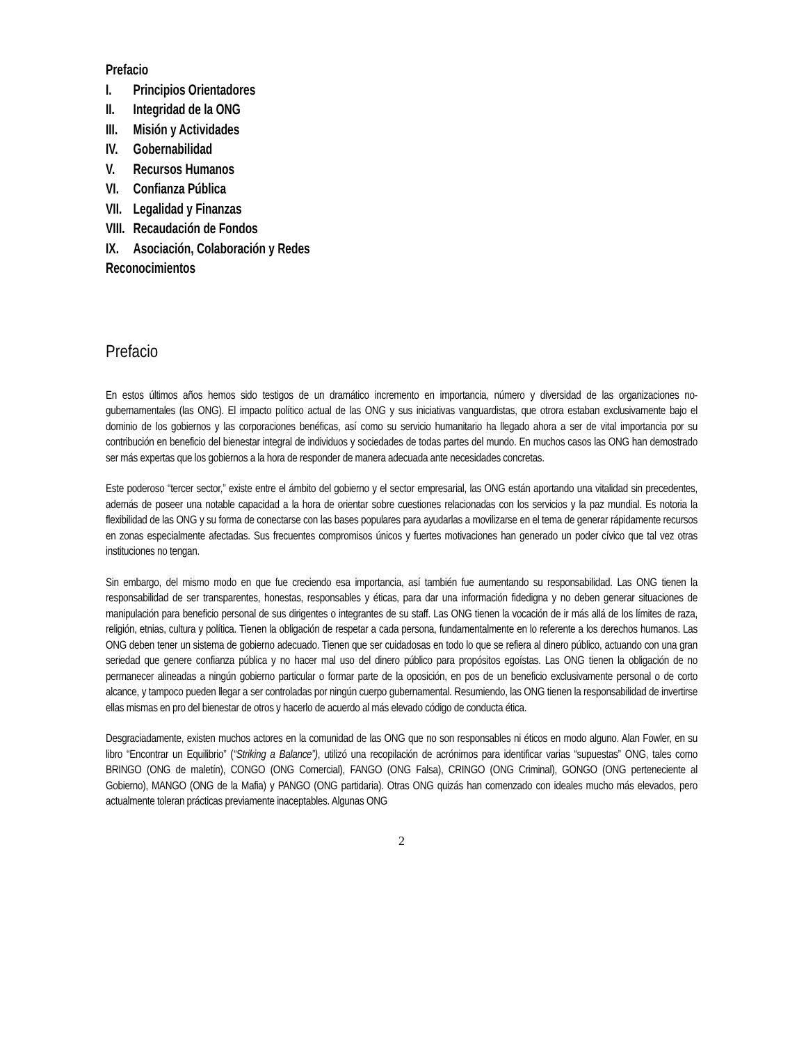Prefacio
I. Principios Orientadores
II. Integridad de la ONG
III. Misión y Actividades
IV. Gobernabilidad
V. Recursos Humanos
VI. Confianza Pública
VII. Legalidad y Finanzas
VIII. Recaudación de Fondos
IX. Asociación, Colaboración y Redes
Reconocimientos
Prefacio
En estos últimos años hemos sido testigos de un dramático incremento en importancia, número y diversidad de las organizaciones no-gubernamentales (las ONG). El impacto político actual de las ONG y sus iniciativas vanguardistas, que otrora estaban exclusivamente bajo el dominio de los gobiernos y las corporaciones benéficas, así como su servicio humanitario ha llegado ahora a ser de vital importancia por su contribución en beneficio del bienestar integral de individuos y sociedades de todas partes del mundo. En muchos casos las ONG han demostrado ser más expertas que los gobiernos a la hora de responder de manera adecuada ante necesidades concretas.
Este poderoso “tercer sector,” existe entre el ámbito del gobierno y el sector empresarial, las ONG están aportando una vitalidad sin precedentes, además de poseer una notable capacidad a la hora de orientar sobre cuestiones relacionadas con los servicios y la paz mundial. Es notoria la flexibilidad de las ONG y su forma de conectarse con las bases populares para ayudarlas a movilizarse en el tema de generar rápidamente recursos en zonas especialmente afectadas. Sus frecuentes compromisos únicos y fuertes motivaciones han generado un poder cívico que tal vez otras instituciones no tengan.
Sin embargo, del mismo modo en que fue creciendo esa importancia, así también fue aumentando su responsabilidad. Las ONG tienen la responsabilidad de ser transparentes, honestas, responsables y éticas, para dar una información fidedigna y no deben generar situaciones de manipulación para beneficio personal de sus dirigentes o integrantes de su staff. Las ONG tienen la vocación de ir más allá de los límites de raza, religión, etnias, cultura y política. Tienen la obligación de respetar a cada persona, fundamentalmente en lo referente a los derechos humanos. Las ONG deben tener un sistema de gobierno adecuado. Tienen que ser cuidadosas en todo lo que se refiera al dinero público, actuando con una gran seriedad que genere confianza pública y no hacer mal uso del dinero público para propósitos egoístas. Las ONG tienen la obligación de no permanecer alineadas a ningún gobierno particular o formar parte de la oposición, en pos de un beneficio exclusivamente personal o de corto alcance, y tampoco pueden llegar a ser controladas por ningún cuerpo gubernamental. Resumiendo, las ONG tienen la responsabilidad de invertirse ellas mismas en pro del bienestar de otros y hacerlo de acuerdo al más elevado código de conducta ética.
Desgraciadamente, existen muchos actores en la comunidad de las ONG que no son responsables ni éticos en modo alguno. Alan Fowler, en su libro “Encontrar un Equilibrio” (“Striking a Balance”), utilizó una recopilación de acrónimos para identificar varias “supuestas” ONG, tales como BRINGO (ONG de maletín), CONGO (ONG Comercial), FANGO (ONG Falsa), CRINGO (ONG Criminal), GONGO (ONG perteneciente al Gobierno), MANGO (ONG de la Mafia) y PANGO (ONG partidaria). Otras ONG quizás han comenzado con ideales mucho más elevados, pero actualmente toleran prácticas previamente inaceptables. Algunas ONG
2